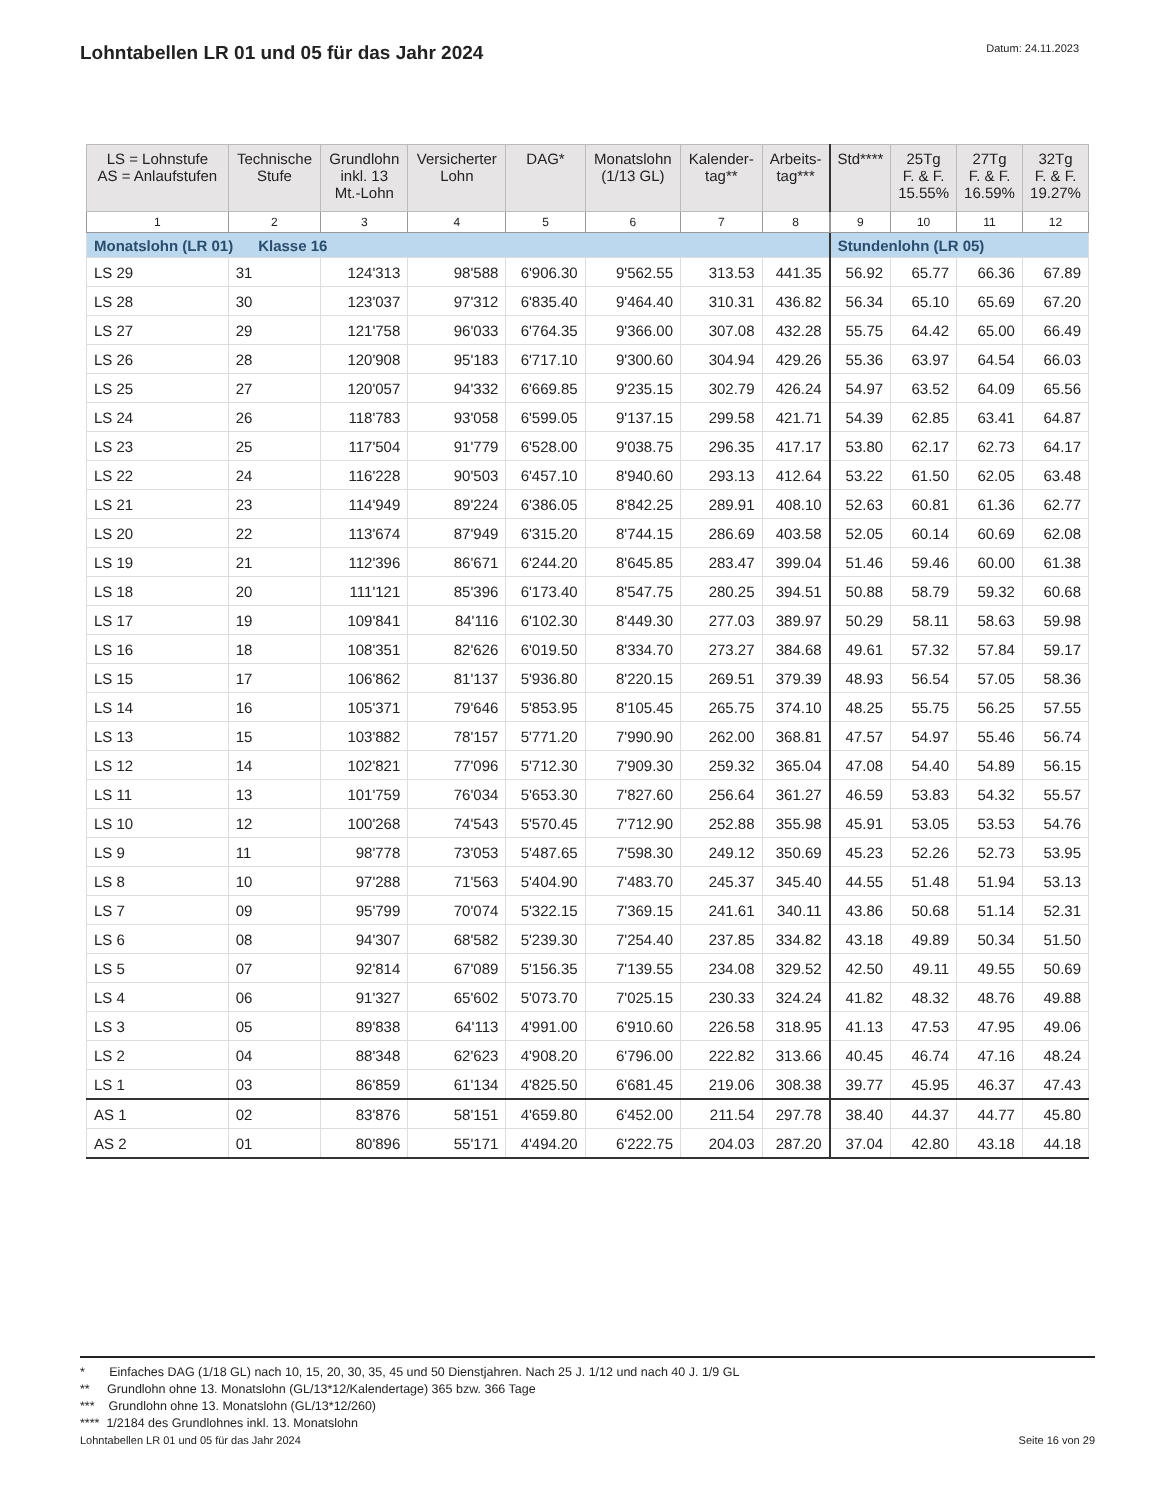Lohntabellen LR 01 und 05 für das Jahr 2024
Datum: 24.11.2023
| LS = Lohnstufe AS = Anlaufstufen | Technische Stufe | Grundlohn inkl. 13 Mt.-Lohn | Versicherter Lohn | DAG* | Monatslohn (1/13 GL) | Kalender- tag** | Arbeits- tag*** | Std**** | 25Tg F. & F. 15.55% | 27Tg F. & F. 16.59% | 32Tg F. & F. 19.27% |
| --- | --- | --- | --- | --- | --- | --- | --- | --- | --- | --- | --- |
| 1 | 2 | 3 | 4 | 5 | 6 | 7 | 8 | 9 | 10 | 11 | 12 |
| Monatslohn (LR 01) Klasse 16 | | | | | | | | Stundenlohn (LR 05) | | | |
| LS 29 | 31 | 124'313 | 98'588 | 6'906.30 | 9'562.55 | 313.53 | 441.35 | 56.92 | 65.77 | 66.36 | 67.89 |
| LS 28 | 30 | 123'037 | 97'312 | 6'835.40 | 9'464.40 | 310.31 | 436.82 | 56.34 | 65.10 | 65.69 | 67.20 |
| LS 27 | 29 | 121'758 | 96'033 | 6'764.35 | 9'366.00 | 307.08 | 432.28 | 55.75 | 64.42 | 65.00 | 66.49 |
| LS 26 | 28 | 120'908 | 95'183 | 6'717.10 | 9'300.60 | 304.94 | 429.26 | 55.36 | 63.97 | 64.54 | 66.03 |
| LS 25 | 27 | 120'057 | 94'332 | 6'669.85 | 9'235.15 | 302.79 | 426.24 | 54.97 | 63.52 | 64.09 | 65.56 |
| LS 24 | 26 | 118'783 | 93'058 | 6'599.05 | 9'137.15 | 299.58 | 421.71 | 54.39 | 62.85 | 63.41 | 64.87 |
| LS 23 | 25 | 117'504 | 91'779 | 6'528.00 | 9'038.75 | 296.35 | 417.17 | 53.80 | 62.17 | 62.73 | 64.17 |
| LS 22 | 24 | 116'228 | 90'503 | 6'457.10 | 8'940.60 | 293.13 | 412.64 | 53.22 | 61.50 | 62.05 | 63.48 |
| LS 21 | 23 | 114'949 | 89'224 | 6'386.05 | 8'842.25 | 289.91 | 408.10 | 52.63 | 60.81 | 61.36 | 62.77 |
| LS 20 | 22 | 113'674 | 87'949 | 6'315.20 | 8'744.15 | 286.69 | 403.58 | 52.05 | 60.14 | 60.69 | 62.08 |
| LS 19 | 21 | 112'396 | 86'671 | 6'244.20 | 8'645.85 | 283.47 | 399.04 | 51.46 | 59.46 | 60.00 | 61.38 |
| LS 18 | 20 | 111'121 | 85'396 | 6'173.40 | 8'547.75 | 280.25 | 394.51 | 50.88 | 58.79 | 59.32 | 60.68 |
| LS 17 | 19 | 109'841 | 84'116 | 6'102.30 | 8'449.30 | 277.03 | 389.97 | 50.29 | 58.11 | 58.63 | 59.98 |
| LS 16 | 18 | 108'351 | 82'626 | 6'019.50 | 8'334.70 | 273.27 | 384.68 | 49.61 | 57.32 | 57.84 | 59.17 |
| LS 15 | 17 | 106'862 | 81'137 | 5'936.80 | 8'220.15 | 269.51 | 379.39 | 48.93 | 56.54 | 57.05 | 58.36 |
| LS 14 | 16 | 105'371 | 79'646 | 5'853.95 | 8'105.45 | 265.75 | 374.10 | 48.25 | 55.75 | 56.25 | 57.55 |
| LS 13 | 15 | 103'882 | 78'157 | 5'771.20 | 7'990.90 | 262.00 | 368.81 | 47.57 | 54.97 | 55.46 | 56.74 |
| LS 12 | 14 | 102'821 | 77'096 | 5'712.30 | 7'909.30 | 259.32 | 365.04 | 47.08 | 54.40 | 54.89 | 56.15 |
| LS 11 | 13 | 101'759 | 76'034 | 5'653.30 | 7'827.60 | 256.64 | 361.27 | 46.59 | 53.83 | 54.32 | 55.57 |
| LS 10 | 12 | 100'268 | 74'543 | 5'570.45 | 7'712.90 | 252.88 | 355.98 | 45.91 | 53.05 | 53.53 | 54.76 |
| LS 9 | 11 | 98'778 | 73'053 | 5'487.65 | 7'598.30 | 249.12 | 350.69 | 45.23 | 52.26 | 52.73 | 53.95 |
| LS 8 | 10 | 97'288 | 71'563 | 5'404.90 | 7'483.70 | 245.37 | 345.40 | 44.55 | 51.48 | 51.94 | 53.13 |
| LS 7 | 09 | 95'799 | 70'074 | 5'322.15 | 7'369.15 | 241.61 | 340.11 | 43.86 | 50.68 | 51.14 | 52.31 |
| LS 6 | 08 | 94'307 | 68'582 | 5'239.30 | 7'254.40 | 237.85 | 334.82 | 43.18 | 49.89 | 50.34 | 51.50 |
| LS 5 | 07 | 92'814 | 67'089 | 5'156.35 | 7'139.55 | 234.08 | 329.52 | 42.50 | 49.11 | 49.55 | 50.69 |
| LS 4 | 06 | 91'327 | 65'602 | 5'073.70 | 7'025.15 | 230.33 | 324.24 | 41.82 | 48.32 | 48.76 | 49.88 |
| LS 3 | 05 | 89'838 | 64'113 | 4'991.00 | 6'910.60 | 226.58 | 318.95 | 41.13 | 47.53 | 47.95 | 49.06 |
| LS 2 | 04 | 88'348 | 62'623 | 4'908.20 | 6'796.00 | 222.82 | 313.66 | 40.45 | 46.74 | 47.16 | 48.24 |
| LS 1 | 03 | 86'859 | 61'134 | 4'825.50 | 6'681.45 | 219.06 | 308.38 | 39.77 | 45.95 | 46.37 | 47.43 |
| AS 1 | 02 | 83'876 | 58'151 | 4'659.80 | 6'452.00 | 211.54 | 297.78 | 38.40 | 44.37 | 44.77 | 45.80 |
| AS 2 | 01 | 80'896 | 55'171 | 4'494.20 | 6'222.75 | 204.03 | 287.20 | 37.04 | 42.80 | 43.18 | 44.18 |
* Einfaches DAG (1/18 GL) nach 10, 15, 20, 30, 35, 45 und 50 Dienstjahren. Nach 25 J. 1/12 und nach 40 J. 1/9 GL
** Grundlohn ohne 13. Monatslohn (GL/13*12/Kalendertage) 365 bzw. 366 Tage
*** Grundlohn ohne 13. Monatslohn (GL/13*12/260)
**** 1/2184 des Grundlohnes inkl. 13. Monatslohn
Lohntabellen LR 01 und 05 für das Jahr 2024 Seite 16 von 29